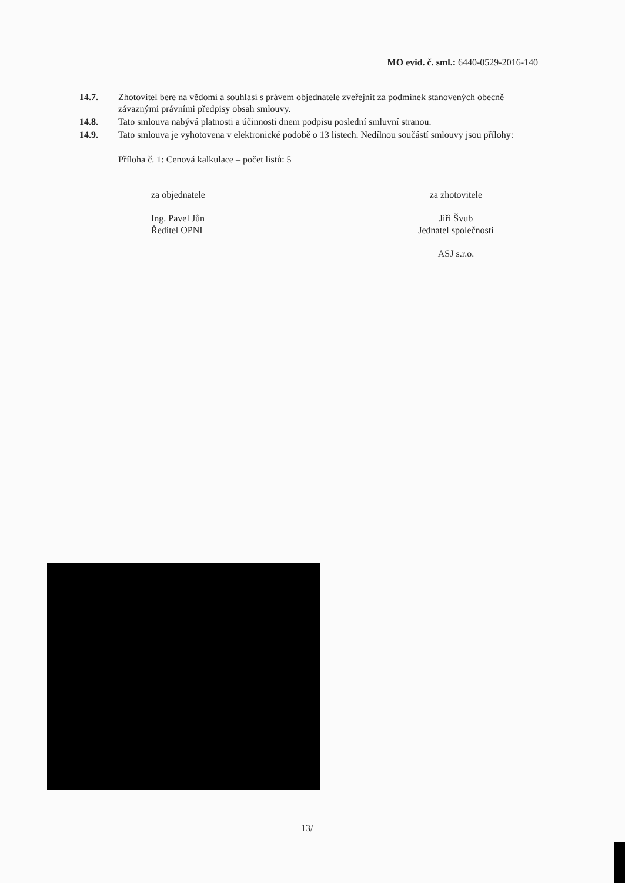MO evid. č. sml.: 6440-0529-2016-140
14.7. Zhotovitel bere na vědomí a souhlasí s právem objednatele zveřejnit za podmínek stanovených obecně závaznými právními předpisy obsah smlouvy.
14.8. Tato smlouva nabývá platnosti a účinnosti dnem podpisu poslední smluvní stranou.
14.9. Tato smlouva je vyhotovena v elektronické podobě o 13 listech. Nedílnou součástí smlouvy jsou přílohy:
Příloha č. 1: Cenová kalkulace – počet listů: 5
za objednatele
Ing. Pavel Jůn
Ředitel OPNI
za zhotovitele
Jiří Švub
Jednatel společnosti
ASJ s.r.o.
13/